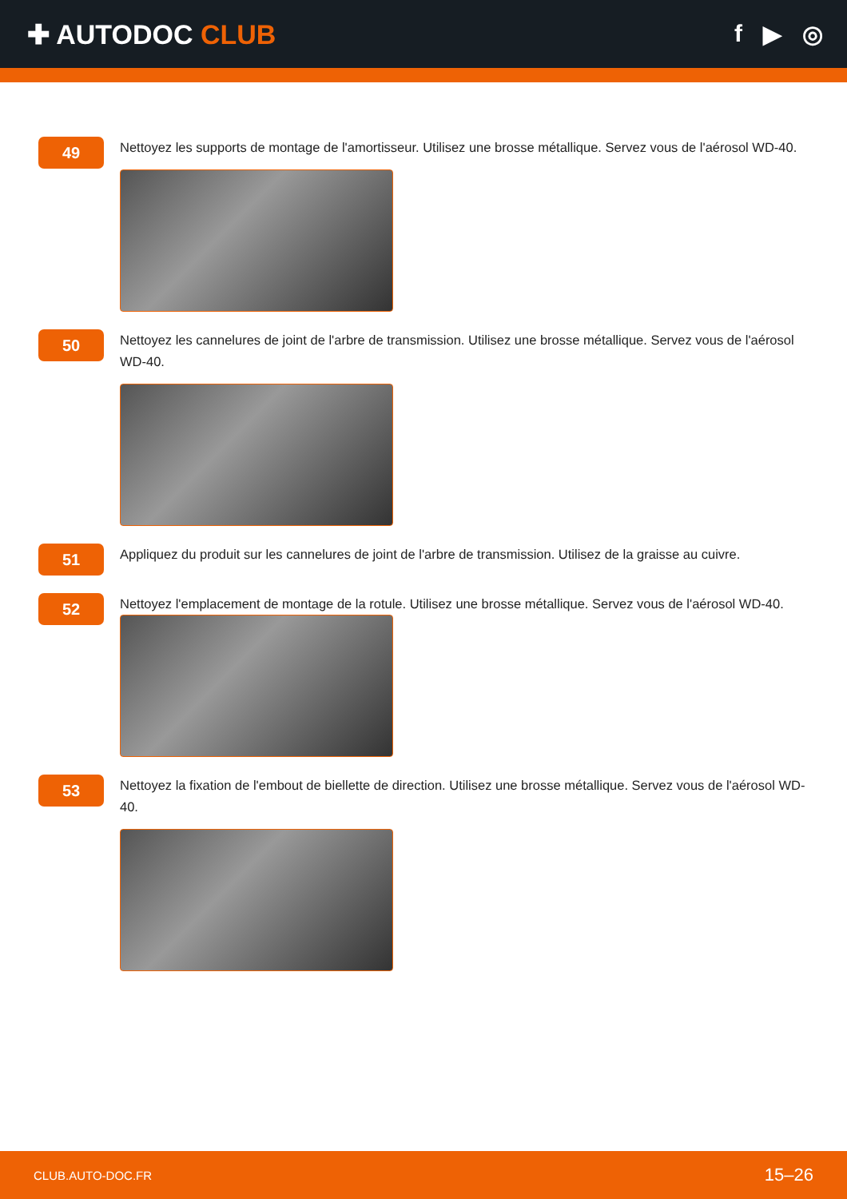✚ AUTODOC CLUB f ▶ ◎
49
Nettoyez les supports de montage de l'amortisseur. Utilisez une brosse métallique. Servez vous de l'aérosol WD-40.
50
Nettoyez les cannelures de joint de l'arbre de transmission. Utilisez une brosse métallique. Servez vous de l'aérosol WD-40.
51
Appliquez du produit sur les cannelures de joint de l'arbre de transmission. Utilisez de la graisse au cuivre.
52
Nettoyez l'emplacement de montage de la rotule. Utilisez une brosse métallique. Servez vous de l'aérosol WD-40.
53
Nettoyez la fixation de l'embout de biellette de direction. Utilisez une brosse métallique. Servez vous de l'aérosol WD-40.
CLUB.AUTO-DOC.FR 15–26